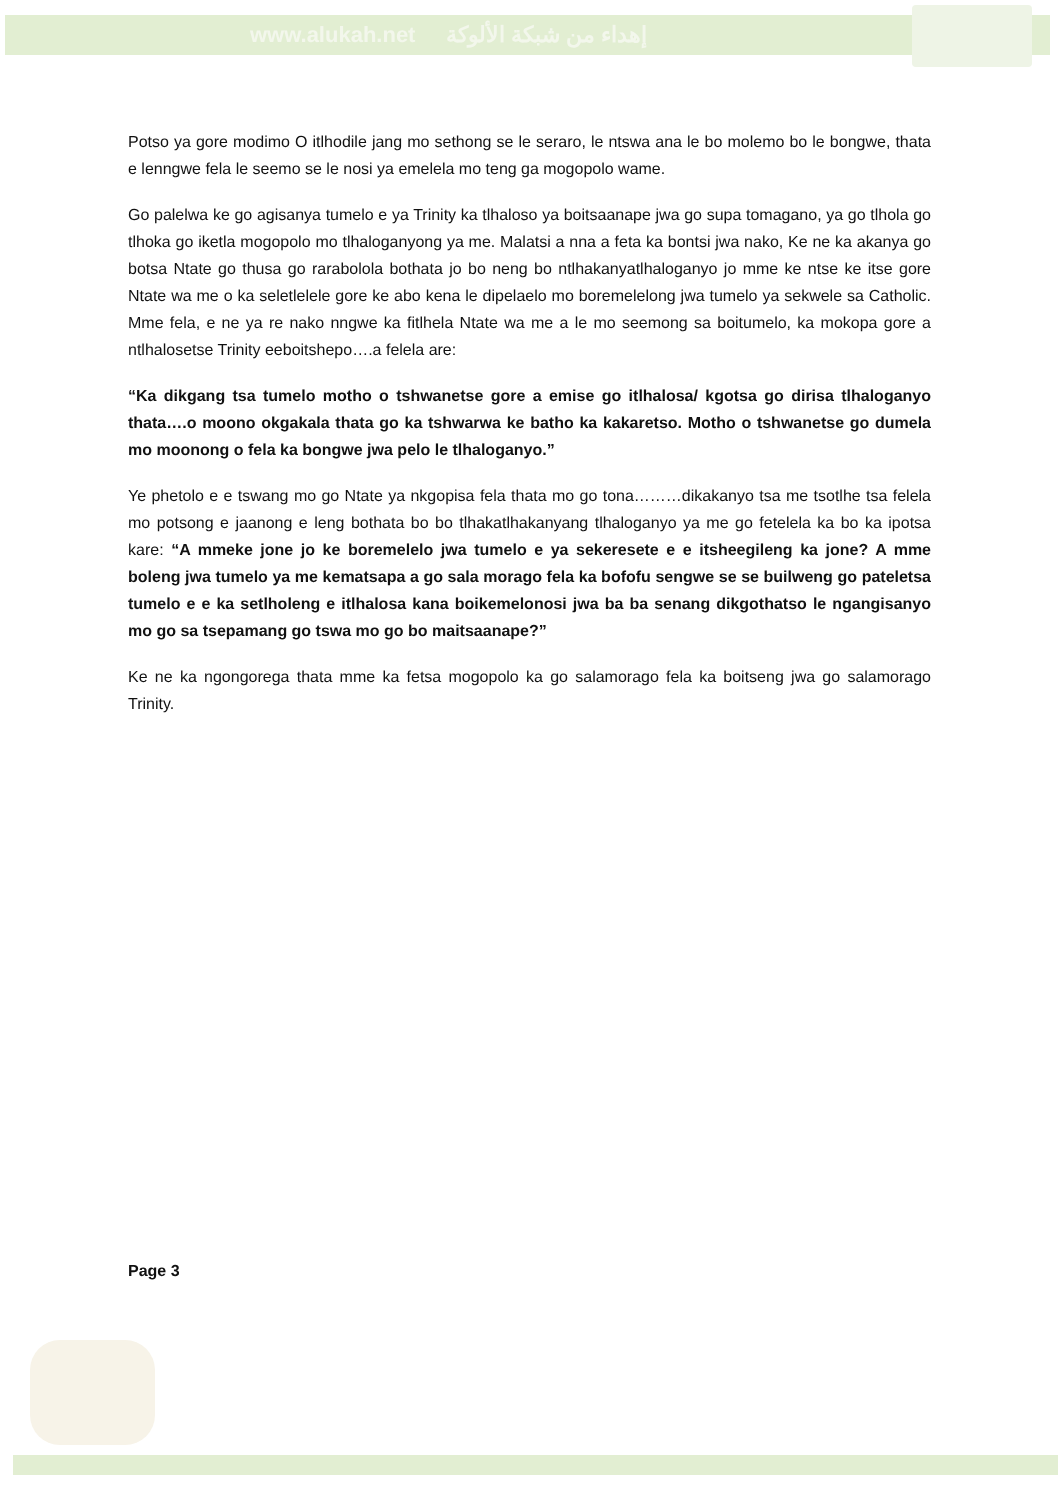www.alukah.net إهداء من شبكة الألوكة
Potso ya gore modimo O itlhodile jang mo sethong se le seraro, le ntswa ana le bo molemo bo le bongwe, thata e lenngwe fela le seemo se le nosi ya emelela mo teng ga mogopolo wame.
Go palelwa ke go agisanya tumelo e ya Trinity ka tlhaloso ya boitsaanape jwa go supa tomagano, ya go tlhola go tlhoka go iketla mogopolo mo tlhaloganyong ya me. Malatsi a nna a feta ka bontsi jwa nako, Ke ne ka akanya go botsa Ntate go thusa go rarabolola bothata jo bo neng bo ntlhakanyatlhaloganyo jo mme ke ntse ke itse gore Ntate wa me o ka seletlelele gore ke abo kena le dipelaelo mo boremelelong jwa tumelo ya sekwele sa Catholic. Mme fela, e ne ya re nako nngwe ka fitlhela Ntate wa me a le mo seemong sa boitumelo, ka mokopa gore a ntlhalosetse Trinity eeboitshepo….a felela are:
“Ka dikgang tsa tumelo motho o tshwanetse gore a emise go itlhalosa/ kgotsa go dirisa tlhaloganyo thata….o moono okgakala thata go ka tshwarwa ke batho ka kakaretso. Motho o tshwanetse go dumela mo moonong o fela ka bongwe jwa pelo le tlhaloganyo.”
Ye phetolo e e tswang mo go Ntate ya nkgopisa fela thata mo go tona………dikakanyo tsa me tsotlhe tsa felela mo potsong e jaanong e leng bothata bo bo tlhakatlhakanyang tlhaloganyo ya me go fetelela ka bo ka ipotsa kare: “A mmeke jone jo ke boremelelo jwa tumelo e ya sekeresete e e itsheegileng ka jone? A mme boleng jwa tumelo ya me kematsapa a go sala morago fela ka bofofu sengwe se se builweng go pateletsa tumelo e e ka setlholeng e itlhalosa kana boikemelonosi jwa ba ba senang dikgothatso le ngangisanyo mo go sa tsepamang go tswa mo go bo maitsaanape?”
Ke ne ka ngongorega thata mme ka fetsa mogopolo ka go salamorago fela ka boitseng jwa go salamorago Trinity.
Page 3